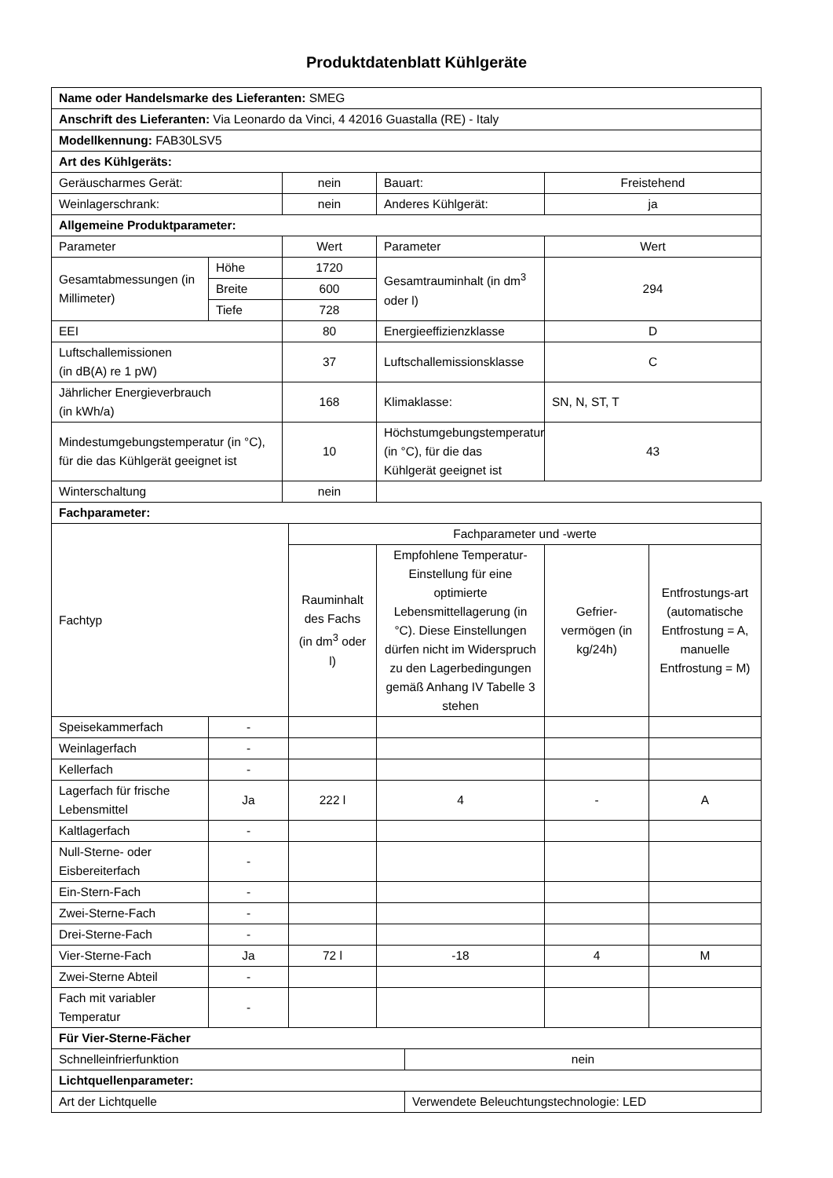Produktdatenblatt Kühlgeräte
| Name oder Handelsmarke des Lieferanten: SMEG | | | | | | | |
| Anschrift des Lieferanten: Via Leonardo da Vinci, 4 42016 Guastalla (RE) - Italy | | | | | | | |
| Modellkennung: FAB30LSV5 | | | | | | | |
| Art des Kühlgeräts: | | | | | | | |
| Geräuscharmes Gerät: | | nein | | Bauart: | | Freistehend | |
| Weinlagerschrank: | | nein | | Anderes Kühlgerät: | | ja | |
| Allgemeine Produktparameter: | | | | | | | |
| Parameter | | Wert | | Parameter | | Wert | |
| Gesamtabmessungen (in Millimeter) | Höhe | 1720 | | Gesamtrauminhalt (in dm<sup>3</sup> oder l) | | 294 | |
| | Breite | 600 | | | | | |
| | Tiefe | 728 | | | | | |
| EEI | | 80 | | Energieeffizienzklasse | | D | |
| Luftschallemissionen (in dB(A) re 1 pW) | | 37 | | Luftschallemissionsklasse | | C | |
| Jährlicher Energieverbrauch (in kWh/a) | | 168 | | Klimaklasse: | | SN, N, ST, T | |
| Mindestumgebungstemperatur (in °C), für die das Kühlgerät geeignet ist | | 10 | | Höchstumgebungstemperatur (in °C), für die das Kühlgerät geeignet ist | | 43 | |
| Winterschaltung | | nein | | | | | |
| Fachparameter: | | | | | | | |
| Fachtyp | | | Fachparameter und -werte | | | | |
| | | | Rauminhalt des Fachs (in dm<sup>3</sup> oder l) | Empfohlene Temperatur-Einstellung für eine optimierte Lebensmittellagerung (in °C). Diese Einstellungen dürfen nicht im Widerspruch zu den Lagerbedingungen gemäß Anhang IV Tabelle 3 stehen | | Gefrier-vermögen (in kg/24h) | Entfrostungs-art (automatische Entfrostung = A, manuelle Entfrostung = M) |
| Speisekammerfach | - | | | | | | |
| Weinlagerfach | - | | | | | | |
| Kellerfach | - | | | | | | |
| Lagerfach für frische Lebensmittel | Ja | | 222 l | 4 | | - | A |
| Kaltlagerfach | - | | | | | | |
| Null-Sterne- oder Eisbereiterfach | - | | | | | | |
| Ein-Stern-Fach | - | | | | | | |
| Zwei-Sterne-Fach | - | | | | | | |
| Drei-Sterne-Fach | - | | | | | | |
| Vier-Sterne-Fach | Ja | | 72 l | -18 | | 4 | M |
| Zwei-Sterne Abteil | - | | | | | | |
| Fach mit variabler Temperatur | - | | | | | | |
| Für Vier-Sterne-Fächer | | | | | | | |
| Schnelleinfrierfunktion | | | | | nein | | |
| Lichtquellenparameter: | | | | | | | |
| Art der Lichtquelle | | | | | Verwendete Beleuchtungstechnologie: LED | | |